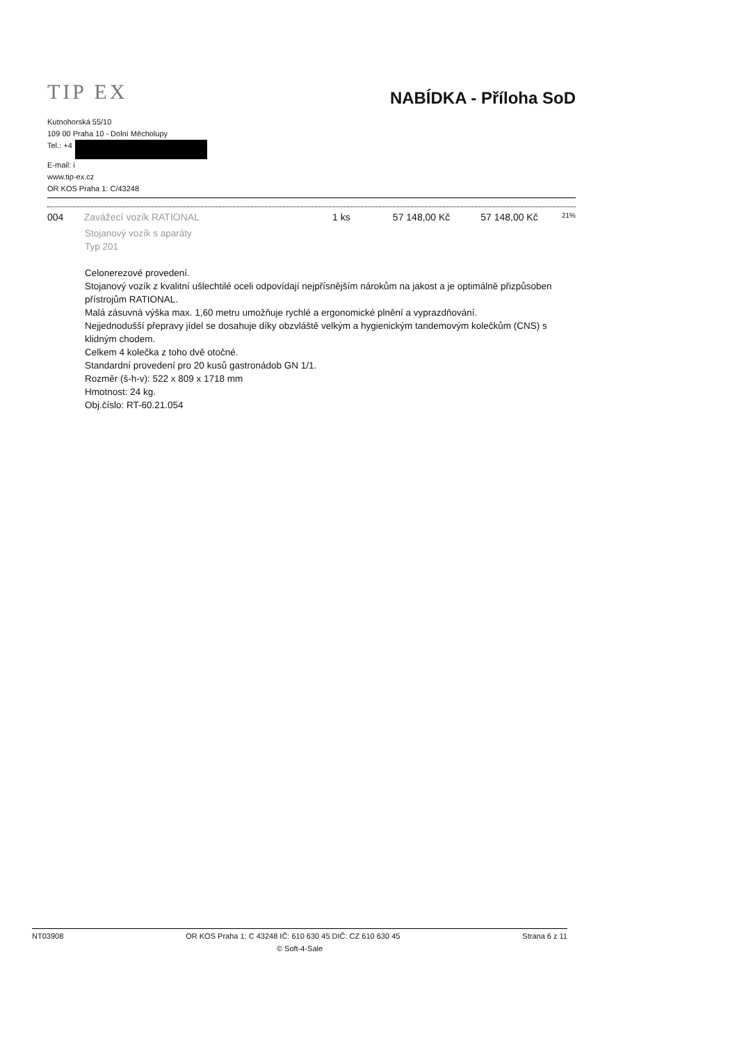TIP EX
NABÍDKA - Příloha SoD
Kutnohorská 55/10
109 00 Praha 10 - Dolní Měcholupy
Tel.: +4
E-mail: i
www.tip-ex.cz
OR KOS Praha 1: C/43248
| 004 | Zavážecí vozík RATIONAL | 1 ks | 57 148,00 Kč | 57 148,00 Kč | 21% |
Stojanový vozík s aparáty
Typ 201
Celonerezové provedení.
Stojanový vozík z kvalitní ušlechtilé oceli odpovídají nejpřísnějším nárokům na jakost a je optimálně přizpůsoben přístrojům RATIONAL.
Malá zásuvná výška max. 1,60 metru umožňuje rychlé a ergonomické plnění a vyprazdňování.
Nejjednodušší přepravy jídel se dosahuje díky obzvláště velkým a hygienickým tandemovým kolečkům (CNS) s klidným chodem.
Celkem 4 kolečka z toho dvě otočné.
Standardní provedení pro 20 kusů gastronádob GN 1/1.
Rozměr (š-h-v): 522 x 809 x 1718 mm
Hmotnost: 24 kg.
Obj.číslo: RT-60.21.054
NT03908 OR KOS Praha 1: C 43248 IČ: 610 630 45 DIČ: CZ 610 630 45 Strana 6 z 11
© Soft-4-Sale